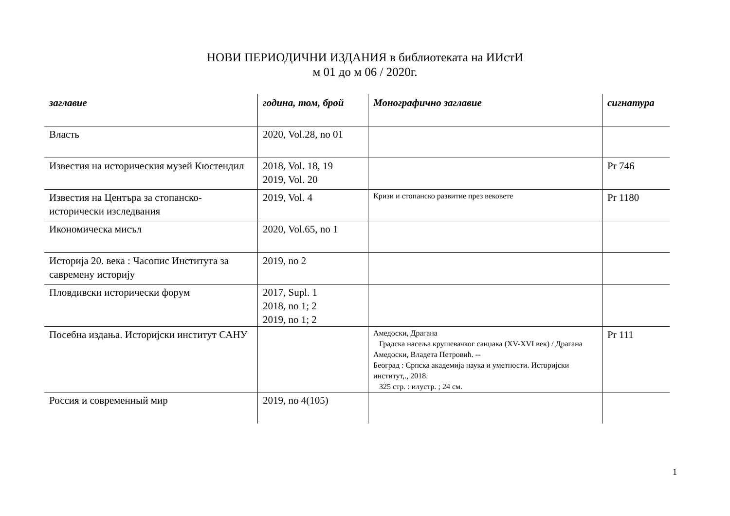НОВИ ПЕРИОДИЧНИ ИЗДАНИЯ в библиотеката на ИИстИ
м 01 до м 06 / 2020г.
| заглавие | година, том, брой | Монографично заглавие | сигнатура |
| --- | --- | --- | --- |
| Власть | 2020, Vol.28, no 01 | | |
| Известия на историческия музей Кюстендил | 2018, Vol. 18, 19 2019, Vol. 20 | | Pr 746 |
| Известия на Центъра за стопанско-исторически изследвания | 2019, Vol. 4 | Кризи и стопанско развитие през вековете | Pr 1180 |
| Икономическа мисъл | 2020, Vol.65, no 1 | | |
| Историја 20. века : Часопис Института за савремену историју | 2019, no 2 | | |
| Пловдивски исторически форум | 2017, Supl. 1 2018, no 1; 2 2019, no 1; 2 | | |
| Посебна издања. Историјски институт САНУ | | Амедоски, Драгана Градска насеља крушевачког санџака (XV-XVI век) / Драгана Амедоски, Владета Петровић. -- Београд : Српска академија наука и уметности. Историјски институт,., 2018. 325 стр. : илустр. ; 24 см. | Pr 111 |
| Россия и современный мир | 2019, no 4(105) | | |
1